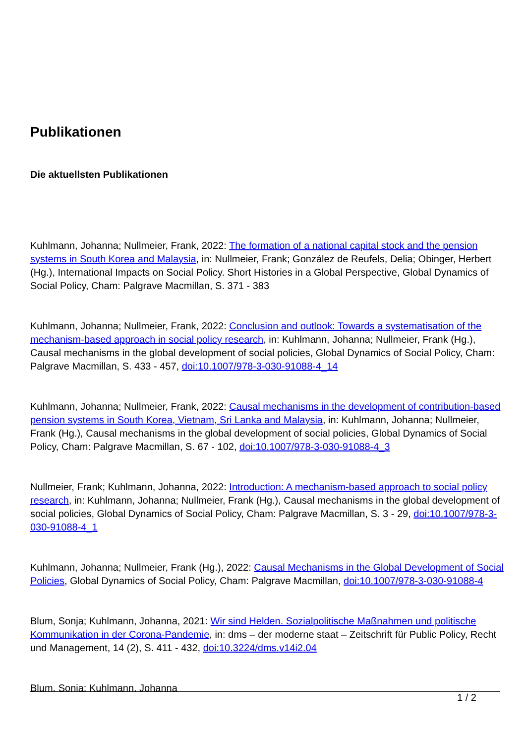Publikationen
Die aktuellsten Publikationen
Kuhlmann, Johanna; Nullmeier, Frank, 2022: The formation of a national capital stock and the pension systems in South Korea and Malaysia, in: Nullmeier, Frank; González de Reufels, Delia; Obinger, Herbert (Hg.), International Impacts on Social Policy. Short Histories in a Global Perspective, Global Dynamics of Social Policy, Cham: Palgrave Macmillan, S. 371 - 383
Kuhlmann, Johanna; Nullmeier, Frank, 2022: Conclusion and outlook: Towards a systematisation of the mechanism-based approach in social policy research, in: Kuhlmann, Johanna; Nullmeier, Frank (Hg.), Causal mechanisms in the global development of social policies, Global Dynamics of Social Policy, Cham: Palgrave Macmillan, S. 433 - 457, doi:10.1007/978-3-030-91088-4_14
Kuhlmann, Johanna; Nullmeier, Frank, 2022: Causal mechanisms in the development of contribution-based pension systems in South Korea, Vietnam, Sri Lanka and Malaysia, in: Kuhlmann, Johanna; Nullmeier, Frank (Hg.), Causal mechanisms in the global development of social policies, Global Dynamics of Social Policy, Cham: Palgrave Macmillan, S. 67 - 102, doi:10.1007/978-3-030-91088-4_3
Nullmeier, Frank; Kuhlmann, Johanna, 2022: Introduction: A mechanism-based approach to social policy research, in: Kuhlmann, Johanna; Nullmeier, Frank (Hg.), Causal mechanisms in the global development of social policies, Global Dynamics of Social Policy, Cham: Palgrave Macmillan, S. 3 - 29, doi:10.1007/978-3-030-91088-4_1
Kuhlmann, Johanna; Nullmeier, Frank (Hg.), 2022: Causal Mechanisms in the Global Development of Social Policies, Global Dynamics of Social Policy, Cham: Palgrave Macmillan, doi:10.1007/978-3-030-91088-4
Blum, Sonja; Kuhlmann, Johanna, 2021: Wir sind Helden. Sozialpolitische Maßnahmen und politische Kommunikation in der Corona-Pandemie, in: dms – der moderne staat – Zeitschrift für Public Policy, Recht und Management, 14 (2), S. 411 - 432, doi:10.3224/dms.v14i2.04
Blum, Sonja; Kuhlmann, Johanna
1 / 2